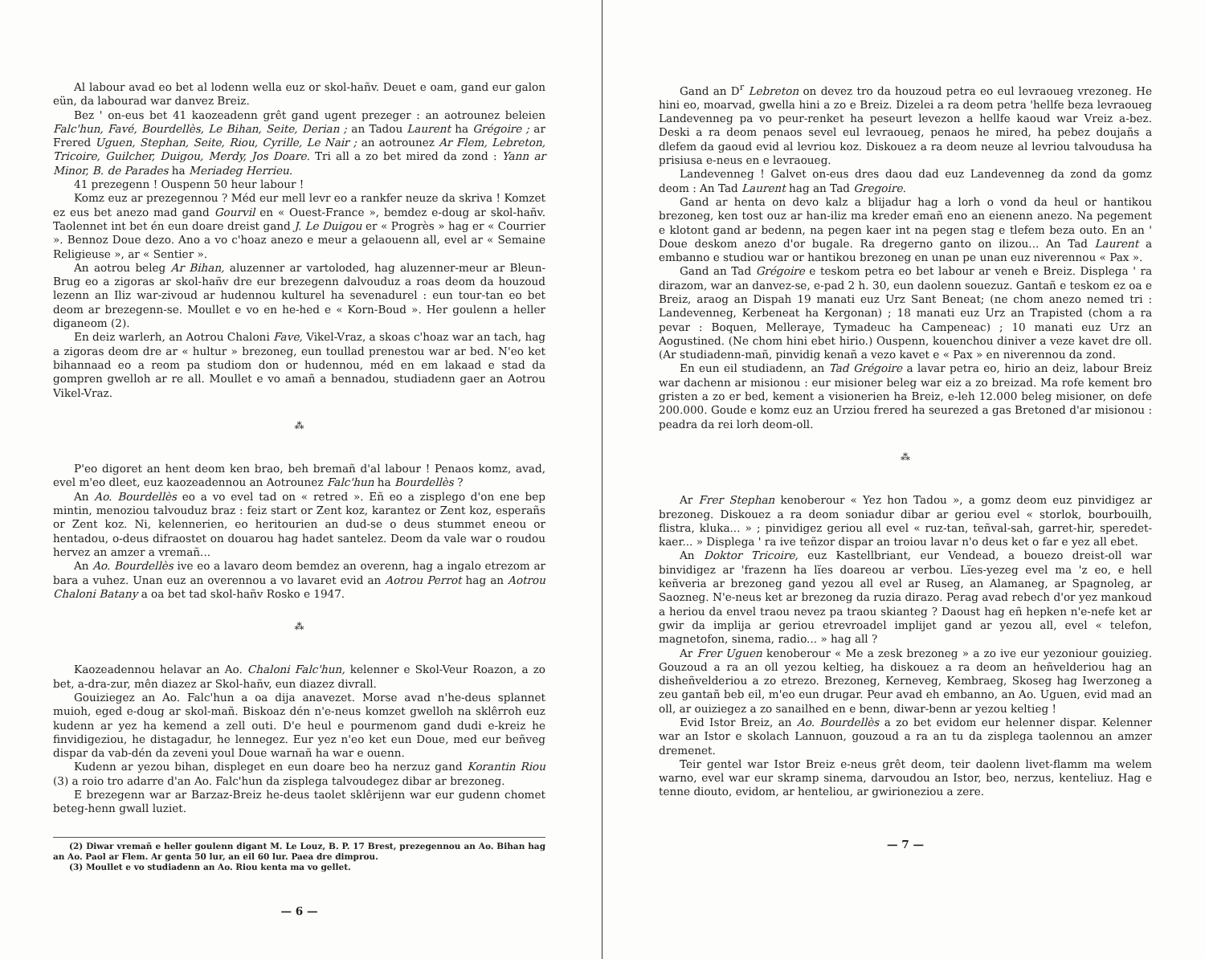Al labour avad eo bet al lodenn wella euz or skol-hañv. Deuet e oam, gand eur galon eün, da labourad war danvez Breiz.
Bez ' on-eus bet 41 kaozeadenn grêt gand ugent prezeger : an aotrounez beleien Falc'hun, Favé, Bourdellès, Le Bihan, Seite, Derian ; an Tadou Laurent ha Grégoire ; ar Frered Uguen, Stephan, Seite, Riou, Cyrille, Le Nair ; an aotrounez Ar Flem, Lebreton, Tricoire, Guilcher, Duigou, Merdy, Jos Doare. Tri all a zo bet mired da zond : Yann ar Minor, B. de Parades ha Meriadeg Herrieu.
41 prezegenn ! Ouspenn 50 heur labour !
Komz euz ar prezegennou ? Méd eur mell levr eo a rankfer neuze da skriva ! Komzet ez eus bet anezo mad gand Gourvil en « Ouest-France », bemdez e-doug ar skol-hañv. Taolennet int bet én eun doare dreist gand J. Le Duigou er « Progrès » hag er « Courrier ». Bennoz Doue dezo. Ano a vo c'hoaz anezo e meur a gelaouenn all, evel ar « Semaine Religieuse », ar « Sentier ».
An aotrou beleg Ar Bihan, aluzenner ar vartoloded, hag aluzenner-meur ar Bleun-Brug eo a zigoras ar skol-hañv dre eur brezegenn dalvouduz a roas deom da houzoud lezenn an Iliz war-zivoud ar hudennou kulturel ha sevenadurel : eun tour-tan eo bet deom ar brezegenn-se. Moullet e vo en he-hed e « Korn-Boud ». Her goulenn a heller diganeom (2).
En deiz warlerh, an Aotrou Chaloni Fave, Vikel-Vraz, a skoas c'hoaz war an tach, hag a zigoras deom dre ar « hultur » brezoneg, eun toullad prenestou war ar bed. N'eo ket bihannaad eo a reom pa studiom don or hudennou, méd en em lakaad e stad da gompren gwelloh ar re all. Moullet e vo amañ a bennadou, studiadenn gaer an Aotrou Vikel-Vraz.
⁂
P'eo digoret an hent deom ken brao, beh bremañ d'al labour ! Penaos komz, avad, evel m'eo dleet, euz kaozeadennou an Aotrounez Falc'hun ha Bourdellès ?
An Ao. Bourdellès eo a vo evel tad on « retred ». Eñ eo a zisplego d'on ene bep mintin, menoziou talvouduz braz : feiz start or Zent koz, karantez or Zent koz, esperañs or Zent koz. Ni, kelennerien, eo heritourien an dud-se o deus stummet eneou or hentadou, o-deus difraostet on douarou hag hadet santelez. Deom da vale war o roudou hervez an amzer a vremañ...
An Ao. Bourdellès ive eo a lavaro deom bemdez an overenn, hag a ingalo etrezom ar bara a vuhez. Unan euz an overennou a vo lavaret evid an Aotrou Perrot hag an Aotrou Chaloni Batany a oa bet tad skol-hañv Rosko e 1947.
⁂
Kaozeadennou helavar an Ao. Chaloni Falc'hun, kelenner e Skol-Veur Roazon, a zo bet, a-dra-zur, mên diazez ar Skol-hañv, eun diazez divrall.
Gouiziegez an Ao. Falc'hun a oa dija anavezet. Morse avad n'he-deus splannet muioh, eged e-doug ar skol-mañ. Biskoaz dén n'e-neus komzet gwelloh na sklêrroh euz kudenn ar yez ha kemend a zell outi. D'e heul e pourmenom gand dudi e-kreiz he finvidigeziou, he distagadur, he lennegez. Eur yez n'eo ket eun Doue, med eur beñveg dispar da vab-dén da zeveni youl Doue warnañ ha war e ouenn.
Kudenn ar yezou bihan, displeget en eun doare beo ha nerzuz gand Korantin Riou (3) a roio tro adarre d'an Ao. Falc'hun da zisplega talvoudegez dibar ar brezoneg.
E brezegenn war ar Barzaz-Breiz he-deus taolet sklêrijenn war eur gudenn chomet beteg-henn gwall luziet.
(2) Diwar vremañ e heller goulenn digant M. Le Louz, B. P. 17 Brest, prezegennou an Ao. Bihan hag an Ao. Paol ar Flem. Ar genta 50 lur, an eil 60 lur. Paea dre dimprou.
(3) Moullet e vo studiadenn an Ao. Riou kenta ma vo gellet.
— 6 —
Gand an D<sup>r</sup> Lebreton on devez tro da houzoud petra eo eul levraoueg vrezoneg. He hini eo, moarvad, gwella hini a zo e Breiz. Dizelei a ra deom petra 'hellfe beza levraoueg Landevenneg pa vo peur-renket ha peseurt levezon a hellfe kaoud war Vreiz a-bez. Deski a ra deom penaos sevel eul levraoueg, penaos he mired, ha pebez doujañs a dlefem da gaoud evid al levriou koz. Diskouez a ra deom neuze al levriou talvoudusa ha prisiusa e-neus en e levraoueg.
Landevenneg ! Galvet on-eus dres daou dad euz Landevenneg da zond da gomz deom : An Tad Laurent hag an Tad Gregoire.
Gand ar henta on devo kalz a blijadur hag a lorh o vond da heul or hantikou brezoneg, ken tost ouz ar han-iliz ma kreder emañ eno an eienenn anezo. Na pegement e klotont gand ar bedenn, na pegen kaer int na pegen stag e tlefem beza outo. En an ' Doue deskom anezo d'or bugale. Ra dregerno ganto on ilizou... An Tad Laurent a embanno e studiou war or hantikou brezoneg en unan pe unan euz niverennou « Pax ».
Gand an Tad Grégoire e teskom petra eo bet labour ar veneh e Breiz. Displega ' ra dirazom, war an danvez-se, e-pad 2 h. 30, eun daolenn souezuz. Gantañ e teskom ez oa e Breiz, araog an Dispah 19 manati euz Urz Sant Beneat; (ne chom anezo nemed tri : Landevenneg, Kerbeneat ha Kergonan) ; 18 manati euz Urz an Trapisted (chom a ra pevar : Boquen, Melleraye, Tymadeuc ha Campeneac) ; 10 manati euz Urz an Aogustined. (Ne chom hini ebet hirio.) Ouspenn, kouenchou diniver a veze kavet dre oll. (Ar studiadenn-mañ, pinvidig kenañ a vezo kavet e « Pax » en niverennou da zond.
En eun eil studiadenn, an Tad Grégoire a lavar petra eo, hirio an deiz, labour Breiz war dachenn ar misionou : eur misioner beleg war eiz a zo breizad. Ma rofe kement bro gristen a zo er bed, kement a visionerien ha Breiz, e-leh 12.000 beleg misioner, on defe 200.000. Goude e komz euz an Urziou frered ha seurezed a gas Bretoned d'ar misionou : peadra da rei lorh deom-oll.
⁂
Ar Frer Stephan kenoberour « Yez hon Tadou », a gomz deom euz pinvidigez ar brezoneg. Diskouez a ra deom soniadur dibar ar geriou evel « storlok, bourbouilh, flistra, kluka... » ; pinvidigez geriou all evel « ruz-tan, teñval-sah, garret-hir, speredet-kaer... » Displega ' ra ive teñzor dispar an troiou lavar n'o deus ket o far e yez all ebet.
An Doktor Tricoire, euz Kastellbriant, eur Vendead, a bouezo dreist-oll war binvidigez ar 'frazenn ha lïes doareou ar verbou. Lïes-yezeg evel ma 'z eo, e hell keñveria ar brezoneg gand yezou all evel ar Ruseg, an Alamaneg, ar Spagnoleg, ar Saozneg. N'e-neus ket ar brezoneg da ruzia dirazo. Perag avad rebech d'or yez mankoud a heriou da envel traou nevez pa traou skianteg ? Daoust hag eñ hepken n'e-nefe ket ar gwir da implija ar geriou etrevroadel implijet gand ar yezou all, evel « telefon, magnetofon, sinema, radio... » hag all ?
Ar Frer Uguen kenoberour « Me a zesk brezoneg » a zo ive eur yezoniour gouizieg. Gouzoud a ra an oll yezou keltieg, ha diskouez a ra deom an heñvelderiou hag an disheñvelderiou a zo etrezo. Brezoneg, Kerneveg, Kembraeg, Skoseg hag Iwerzoneg a zeu gantañ beb eil, m'eo eun drugar. Peur avad eh embanno, an Ao. Uguen, evid mad an oll, ar ouiziegez a zo sanailhed en e benn, diwar-benn ar yezou keltieg !
Evid Istor Breiz, an Ao. Bourdellès a zo bet evidom eur helenner dispar. Kelenner war an Istor e skolach Lannuon, gouzoud a ra an tu da zisplega taolennou an amzer dremenet.
Teir gentel war Istor Breiz e-neus grêt deom, teir daolenn livet-flamm ma welem warno, evel war eur skramp sinema, darvoudou an Istor, beo, nerzus, kenteliuz. Hag e tenne diouto, evidom, ar henteliou, ar gwirioneziou a zere.
— 7 —